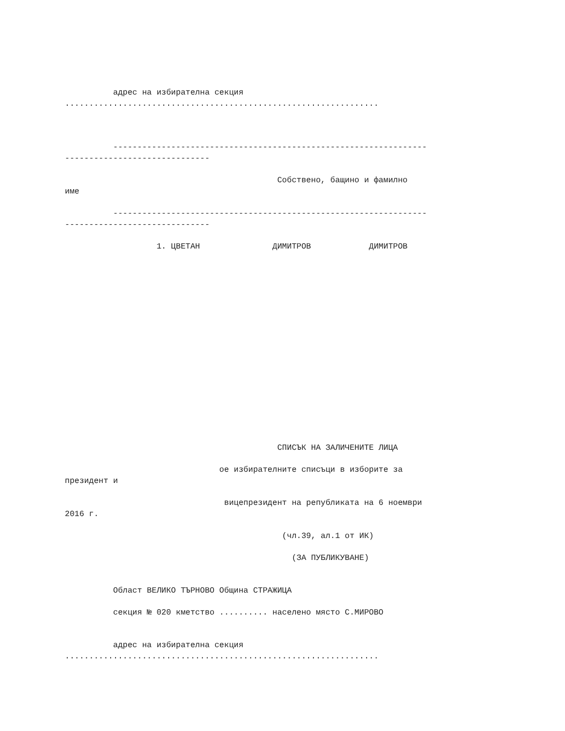адрес на избирателна секция
.................................................................
-----------------------------------------------------------------
------------------------------
Собствено, бащино и фамилно
име
-----------------------------------------------------------------
------------------------------
1. ЦВЕТАН ДИМИТРОВ ДИМИТРОВ
СПИСЪК НА ЗАЛИЧЕНИТЕ ЛИЦА
ое избирателните списъци в изборите за
президент и
вицепрезидент на републиката на 6 ноември
2016 г.
(чл.39, ал.1 от ИК)
(ЗА ПУБЛИКУВАНЕ)
Област ВЕЛИКО ТЪРНОВО Община СТРАЖИЦА
секция № 020 кметство .......... населено място С.МИРОВО
адрес на избирателна секция
.................................................................